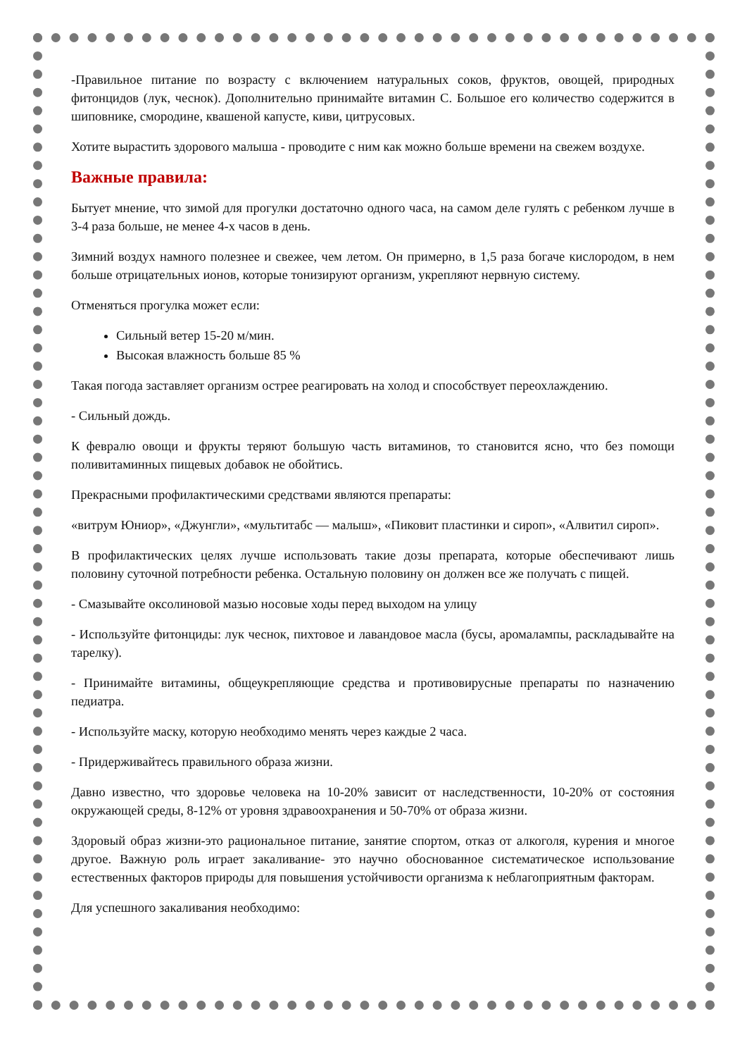-Правильное питание по возрасту с включением натуральных соков, фруктов, овощей, природных фитонцидов (лук, чеснок). Дополнительно принимайте витамин С. Большое его количество содержится в шиповнике, смородине, квашеной капусте, киви, цитрусовых.
Хотите вырастить здорового малыша - проводите с ним как можно больше времени на свежем воздухе.
Важные правила:
Бытует мнение, что зимой для прогулки достаточно одного часа, на самом деле гулять с ребенком лучше в 3-4 раза больше, не менее 4-х часов в день.
Зимний воздух намного полезнее и свежее, чем летом. Он примерно, в 1,5 раза богаче кислородом, в нем больше отрицательных ионов, которые тонизируют организм, укрепляют нервную систему.
Отменяться прогулка может если:
Сильный ветер 15-20 м/мин.
Высокая влажность больше 85 %
Такая погода заставляет организм острее реагировать на холод и способствует переохлаждению.
- Сильный дождь.
К февралю овощи и фрукты теряют большую часть витаминов, то становится ясно, что без помощи поливитаминных пищевых добавок не обойтись.
Прекрасными профилактическими средствами являются препараты:
«витрум Юниор», «Джунгли», «мультитабс — малыш», «Пиковит пластинки и сироп», «Алвитил сироп».
В профилактических целях лучше использовать такие дозы препарата, которые обеспечивают лишь половину суточной потребности ребенка. Остальную половину он должен все же получать с пищей.
- Смазывайте оксолиновой мазью носовые ходы перед выходом на улицу
- Используйте фитонциды: лук чеснок, пихтовое и лавандовое масла (бусы, аромалампы, раскладывайте на тарелку).
- Принимайте витамины, общеукрепляющие средства и противовирусные препараты по назначению педиатра.
- Используйте маску, которую необходимо менять через каждые 2 часа.
- Придерживайтесь правильного образа жизни.
Давно известно, что здоровье человека на 10-20% зависит от наследственности, 10-20% от состояния окружающей среды, 8-12% от уровня здравоохранения и 50-70% от образа жизни.
Здоровый образ жизни-это рациональное питание, занятие спортом, отказ от алкоголя, курения и многое другое. Важную роль играет закаливание- это научно обоснованное систематическое использование естественных факторов природы для повышения устойчивости организма к неблагоприятным факторам.
Для успешного закаливания необходимо: